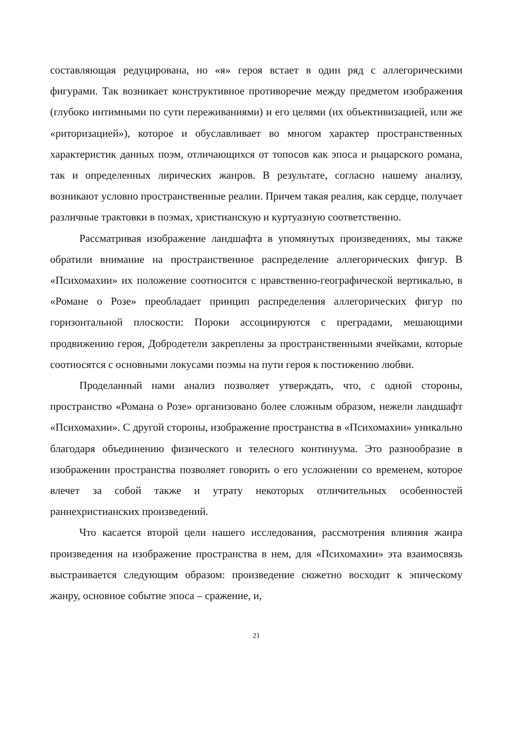составляющая редуцирована, но «я» героя встает в один ряд с аллегорическими фигурами. Так возникает конструктивное противоречие между предметом изображения (глубоко интимными по сути переживаниями) и его целями (их объективизацией, или же «риторизацией»), которое и обуславливает во многом характер пространственных характеристик данных поэм, отличающихся от топосов как эпоса и рыцарского романа, так и определенных лирических жанров. В результате, согласно нашему анализу, возникают условно пространственные реалии. Причем такая реалия, как сердце, получает различные трактовки в поэмах, христианскую и куртуазную соответственно.
Рассматривая изображение ландшафта в упомянутых произведениях, мы также обратили внимание на пространственное распределение аллегорических фигур. В «Психомахии» их положение соотносится с нравственно-географической вертикалью, в «Романе о Розе» преобладает принцип распределения аллегорических фигур по горизонтальной плоскости: Пороки ассоциируются с преградами, мешающими продвижению героя, Добродетели закреплены за пространственными ячейками, которые соотносятся с основными локусами поэмы на пути героя к постижению любви.
Проделанный нами анализ позволяет утверждать, что, с одной стороны, пространство «Романа о Розе» организовано более сложным образом, нежели ландшафт «Психомахии». С другой стороны, изображение пространства в «Психомахии» уникально благодаря объединению физического и телесного континуума. Это разнообразие в изображении пространства позволяет говорить о его усложнении со временем, которое влечет за собой также и утрату некоторых отличительных особенностей раннехристианских произведений.
Что касается второй цели нашего исследования, рассмотрения влияния жанра произведения на изображение пространства в нем, для «Психомахии» эта взаимосвязь выстраивается следующим образом: произведение сюжетно восходит к эпическому жанру, основное событие эпоса – сражение, и,
21